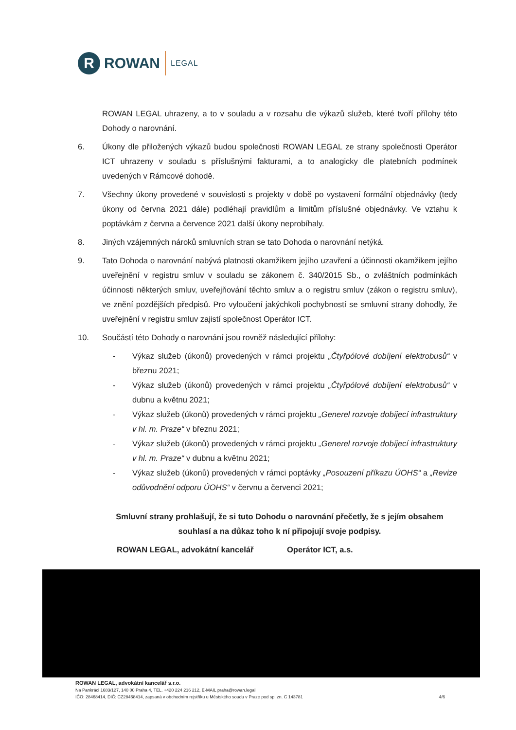R
ROWAN
LEGAL
ROWAN LEGAL uhrazeny, a to v souladu a v rozsahu dle výkazů služeb, které tvoří přílohy této Dohody o narovnání.
6. Úkony dle přiložených výkazů budou společnosti ROWAN LEGAL ze strany společnosti Operátor ICT uhrazeny v souladu s příslušnými fakturami, a to analogicky dle platebních podmínek uvedených v Rámcové dohodě.
7. Všechny úkony provedené v souvislosti s projekty v době po vystavení formální objednávky (tedy úkony od června 2021 dále) podléhají pravidlům a limitům příslušné objednávky. Ve vztahu k poptávkám z června a července 2021 další úkony neprobíhaly.
8. Jiných vzájemných nároků smluvních stran se tato Dohoda o narovnání netýká.
9. Tato Dohoda o narovnání nabývá platnosti okamžikem jejího uzavření a účinnosti okamžikem jejího uveřejnění v registru smluv v souladu se zákonem č. 340/2015 Sb., o zvláštních podmínkách účinnosti některých smluv, uveřejňování těchto smluv a o registru smluv (zákon o registru smluv), ve znění pozdějších předpisů. Pro vyloučení jakýchkoli pochybností se smluvní strany dohodly, že uveřejnění v registru smluv zajistí společnost Operátor ICT.
10. Součástí této Dohody o narovnání jsou rovněž následující přílohy:
- Výkaz služeb (úkonů) provedených v rámci projektu „Čtyřpólové dobíjení elektrobusů“ v březnu 2021;
- Výkaz služeb (úkonů) provedených v rámci projektu „Čtyřpólové dobíjení elektrobusů“ v dubnu a květnu 2021;
- Výkaz služeb (úkonů) provedených v rámci projektu „Generel rozvoje dobíjecí infrastruktury v hl. m. Praze“ v březnu 2021;
- Výkaz služeb (úkonů) provedených v rámci projektu „Generel rozvoje dobíjecí infrastruktury v hl. m. Praze“ v dubnu a květnu 2021;
- Výkaz služeb (úkonů) provedených v rámci poptávky „Posouzení příkazu ÚOHS“ a „Revize odůvodnění odporu ÚOHS“ v červnu a červenci 2021;
Smluvní strany prohlašují, že si tuto Dohodu o narovnání přečetly, že s jejím obsahem souhlasí a na důkaz toho k ní připojují svoje podpisy.
ROWAN LEGAL, advokátní kancelář Operátor ICT, a.s.
ROWAN LEGAL, advokátní kancelář s.r.o.
Na Pankráci 1683/127, 140 00 Praha 4, TEL. +420 224 216 212, E-MAIL praha@rowan.legal
IČO: 28468414, DIČ: CZ28468414, zapsaná v obchodním rejstříku u Městského soudu v Praze pod sp. zn. C 143781
4/6